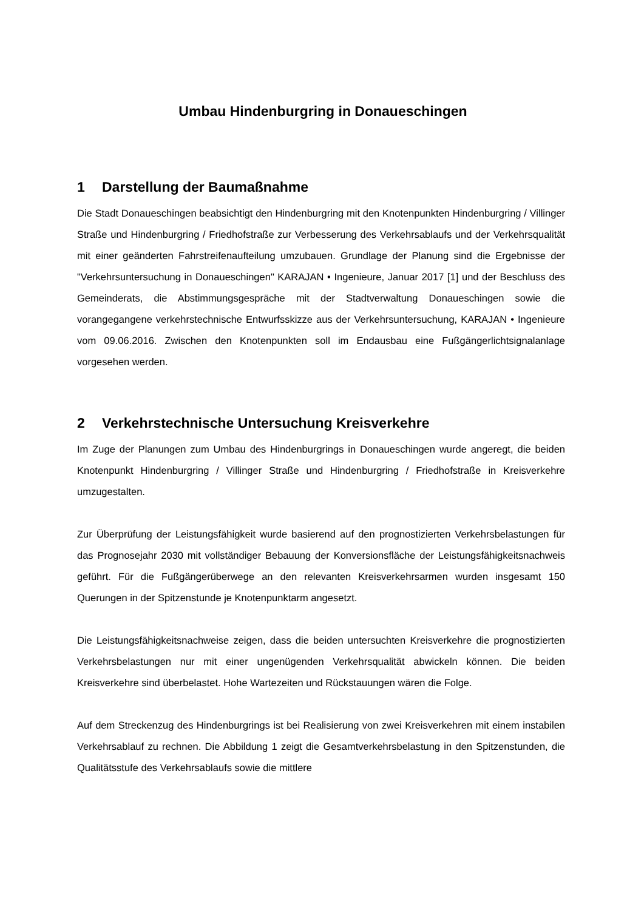Umbau Hindenburgring in Donaueschingen
1 Darstellung der Baumaßnahme
Die Stadt Donaueschingen beabsichtigt den Hindenburgring mit den Knotenpunkten Hindenburgring / Villinger Straße und Hindenburgring / Friedhofstraße zur Verbesserung des Verkehrsablaufs und der Verkehrsqualität mit einer geänderten Fahrstreifenaufteilung umzubauen. Grundlage der Planung sind die Ergebnisse der "Verkehrsuntersuchung in Donaueschingen" KARAJAN • Ingenieure, Januar 2017 [1] und der Beschluss des Gemeinderats, die Abstimmungsgespräche mit der Stadtverwaltung Donaueschingen sowie die vorangegangene verkehrstechnische Entwurfsskizze aus der Verkehrsuntersuchung, KARAJAN • Ingenieure vom 09.06.2016. Zwischen den Knotenpunkten soll im Endausbau eine Fußgängerlichtsignalanlage vorgesehen werden.
2 Verkehrstechnische Untersuchung Kreisverkehre
Im Zuge der Planungen zum Umbau des Hindenburgrings in Donaueschingen wurde angeregt, die beiden Knotenpunkt Hindenburgring / Villinger Straße und Hindenburgring / Friedhofstraße in Kreisverkehre umzugestalten.
Zur Überprüfung der Leistungsfähigkeit wurde basierend auf den prognostizierten Verkehrsbelastungen für das Prognosejahr 2030 mit vollständiger Bebauung der Konversionsfläche der Leistungsfähigkeitsnachweis geführt. Für die Fußgängerüberwege an den relevanten Kreisverkehrsarmen wurden insgesamt 150 Querungen in der Spitzenstunde je Knotenpunktarm angesetzt.
Die Leistungsfähigkeitsnachweise zeigen, dass die beiden untersuchten Kreisverkehre die prognostizierten Verkehrsbelastungen nur mit einer ungenügenden Verkehrsqualität abwickeln können. Die beiden Kreisverkehre sind überbelastet. Hohe Wartezeiten und Rückstauungen wären die Folge.
Auf dem Streckenzug des Hindenburgrings ist bei Realisierung von zwei Kreisverkehren mit einem instabilen Verkehrsablauf zu rechnen. Die Abbildung 1 zeigt die Gesamtverkehrsbelastung in den Spitzenstunden, die Qualitätsstufe des Verkehrsablaufs sowie die mittlere